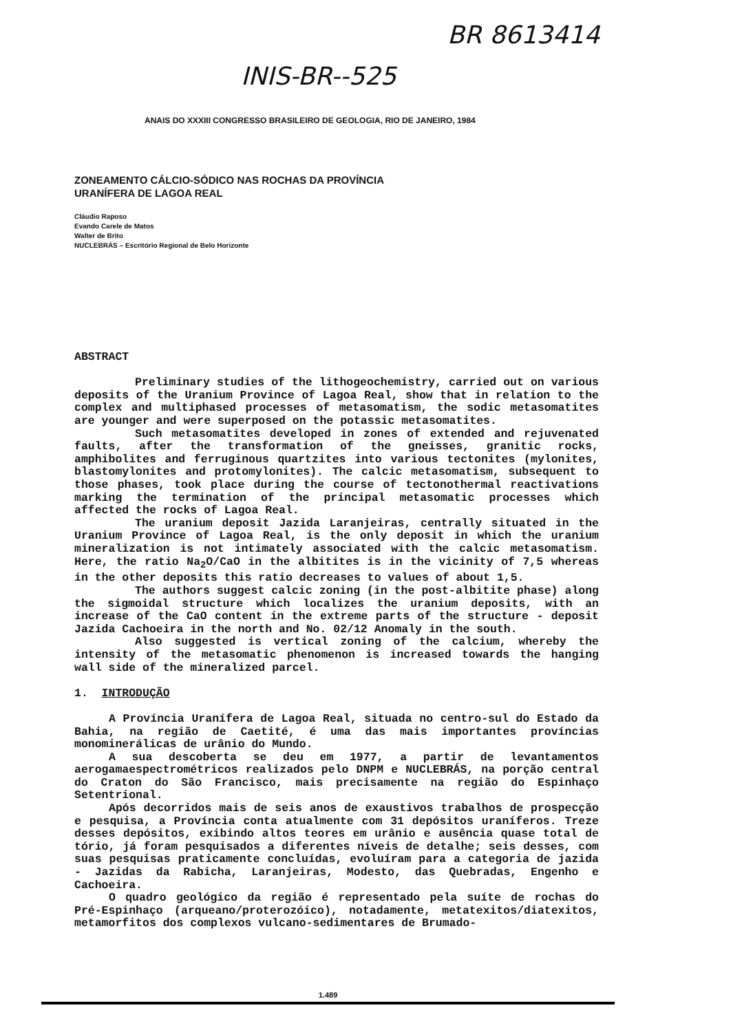BR 8613414
INIS-BR--525
ANAIS DO XXXIII CONGRESSO BRASILEIRO DE GEOLOGIA, RIO DE JANEIRO, 1984
ZONEAMENTO CÁLCIO-SÓDICO NAS ROCHAS DA PROVÍNCIA
URANÍFERA DE LAGOA REAL
Cláudio Raposo
Evando Carele de Matos
Walter de Brito
NUCLEBRÁS – Escritório Regional de Belo Horizonte
ABSTRACT
Preliminary studies of the lithogeochemistry, carried out on various deposits of the Uranium Province of Lagoa Real, show that in relation to the complex and multiphased processes of metasomatism, the sodic metasomatites are younger and were superposed on the potassic metasomatites.
Such metasomatites developed in zones of extended and rejuvenated faults, after the transformation of the gneisses, granitic rocks, amphibolites and ferruginous quartzites into various tectonites (mylonites, blastomylonites and protomylonites). The calcic metasomatism, subsequent to those phases, took place during the course of tectonothermal reactivations marking the termination of the principal metasomatic processes which affected the rocks of Lagoa Real.
The uranium deposit Jazida Laranjeiras, centrally situated in the Uranium Province of Lagoa Real, is the only deposit in which the uranium mineralization is not intimately associated with the calcic metasomatism. Here, the ratio Na<sub>2</sub>O/CaO in the albitites is in the vicinity of 7,5 whereas in the other deposits this ratio decreases to values of about 1,5.
The authors suggest calcic zoning (in the post-albitite phase) along the sigmoidal structure which localizes the uranium deposits, with an increase of the CaO content in the extreme parts of the structure - deposit Jazida Cachoeira in the north and No. 02/12 Anomaly in the south.
Also suggested is vertical zoning of the calcium, whereby the intensity of the metasomatic phenomenon is increased towards the hanging wall side of the mineralized parcel.
1. INTRODUÇÃO
A Província Uranífera de Lagoa Real, situada no centro-sul do Estado da Bahia, na região de Caetité, é uma das mais importantes províncias monominerálicas de urânio do Mundo.
A sua descoberta se deu em 1977, a partir de levantamentos aerogamaespectrométricos realizados pelo DNPM e NUCLEBRÁS, na porção central do Craton do São Francisco, mais precisamente na região do Espinhaço Setentrional.
Após decorridos mais de seis anos de exaustivos trabalhos de prospecção e pesquisa, a Província conta atualmente com 31 depósitos uraníferos. Treze desses depósitos, exibindo altos teores em urânio e ausência quase total de tório, já foram pesquisados a diferentes níveis de detalhe; seis desses, com suas pesquisas praticamente concluídas, evoluíram para a categoria de jazida - Jazidas da Rabicha, Laranjeiras, Modesto, das Quebradas, Engenho e Cachoeira.
O quadro geológico da região é representado pela suíte de rochas do Pré-Espinhaço (arqueano/proterozóico), notadamente, metatexitos/diatexitos, metamorfitos dos complexos vulcano-sedimentares de Brumado-
1.489